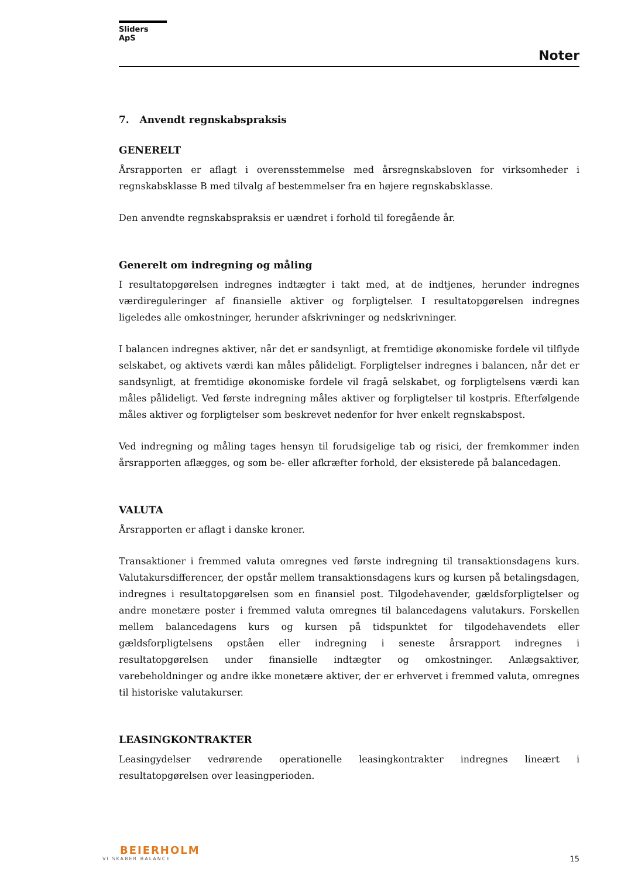Sliders ApS
Noter
7. Anvendt regnskabspraksis
GENERELT
Årsrapporten er aflagt i overensstemmelse med årsregnskabsloven for virksomheder i regnskabsklasse B med tilvalg af bestemmelser fra en højere regnskabsklasse.
Den anvendte regnskabspraksis er uændret i forhold til foregående år.
Generelt om indregning og måling
I resultatopgørelsen indregnes indtægter i takt med, at de indtjenes, herunder indregnes værdireguleringer af finansielle aktiver og forpligtelser. I resultatopgørelsen indregnes ligeledes alle omkostninger, herunder afskrivninger og nedskrivninger.
I balancen indregnes aktiver, når det er sandsynligt, at fremtidige økonomiske fordele vil tilflyde selskabet, og aktivets værdi kan måles pålideligt. Forpligtelser indregnes i balancen, når det er sandsynligt, at fremtidige økonomiske fordele vil fragå selskabet, og forpligtelsens værdi kan måles pålideligt. Ved første indregning måles aktiver og forpligtelser til kostpris. Efterfølgende måles aktiver og forpligtelser som beskrevet nedenfor for hver enkelt regnskabspost.
Ved indregning og måling tages hensyn til forudsigelige tab og risici, der fremkommer inden årsrapporten aflægges, og som be- eller afkræfter forhold, der eksisterede på balancedagen.
VALUTA
Årsrapporten er aflagt i danske kroner.
Transaktioner i fremmed valuta omregnes ved første indregning til transaktionsdagens kurs. Valutakursdifferencer, der opstår mellem transaktionsdagens kurs og kursen på betalingsdagen, indregnes i resultatopgørelsen som en finansiel post. Tilgodehavender, gældsforpligtelser og andre monetære poster i fremmed valuta omregnes til balancedagens valutakurs. Forskellen mellem balancedagens kurs og kursen på tidspunktet for tilgodehavendets eller gældsforpligtelsens opståen eller indregning i seneste årsrapport indregnes i resultatopgørelsen under finansielle indtægter og omkostninger. Anlægsaktiver, varebeholdninger og andre ikke monetære aktiver, der er erhvervet i fremmed valuta, omregnes til historiske valutakurser.
LEASINGKONTRAKTER
Leasingydelser vedrørende operationelle leasingkontrakter indregnes lineært i resultatopgørelsen over leasingperioden.
BEIERHOLM
VI SKABER BALANCE
15